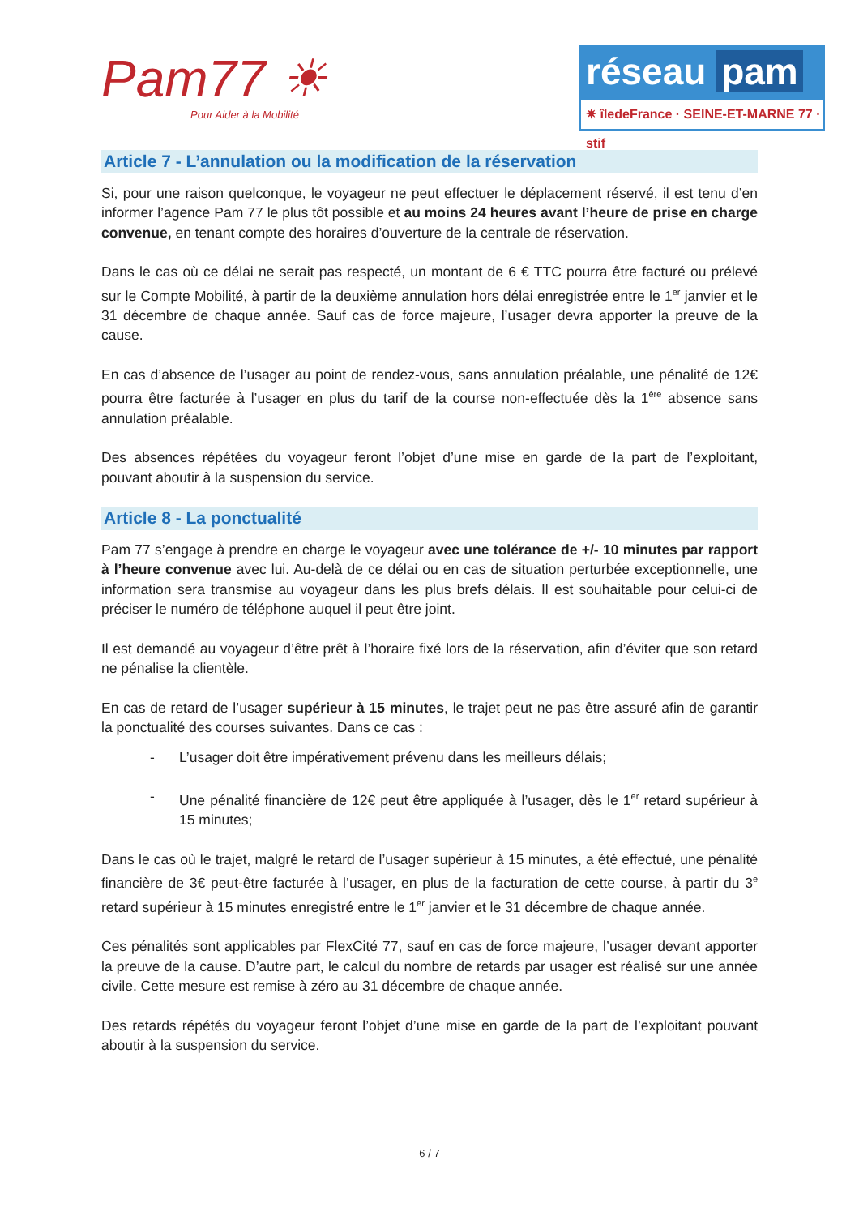Pam77 ☀
Pour Aider à la Mobilité
réseau pam
✷ îledeFrance · SEINE-ET-MARNE 77 · stif
Article 7 - L’annulation ou la modification de la réservation
Si, pour une raison quelconque, le voyageur ne peut effectuer le déplacement réservé, il est tenu d’en informer l’agence Pam 77 le plus tôt possible et au moins 24 heures avant l’heure de prise en charge convenue, en tenant compte des horaires d’ouverture de la centrale de réservation.
Dans le cas où ce délai ne serait pas respecté, un montant de 6 € TTC pourra être facturé ou prélevé sur le Compte Mobilité, à partir de la deuxième annulation hors délai enregistrée entre le 1<sup>er</sup> janvier et le 31 décembre de chaque année. Sauf cas de force majeure, l’usager devra apporter la preuve de la cause.
En cas d’absence de l’usager au point de rendez-vous, sans annulation préalable, une pénalité de 12€ pourra être facturée à l’usager en plus du tarif de la course non-effectuée dès la 1<sup>ère</sup> absence sans annulation préalable.
Des absences répétées du voyageur feront l’objet d’une mise en garde de la part de l’exploitant, pouvant aboutir à la suspension du service.
Article 8 - La ponctualité
Pam 77 s’engage à prendre en charge le voyageur avec une tolérance de +/- 10 minutes par rapport à l’heure convenue avec lui. Au-delà de ce délai ou en cas de situation perturbée exceptionnelle, une information sera transmise au voyageur dans les plus brefs délais. Il est souhaitable pour celui-ci de préciser le numéro de téléphone auquel il peut être joint.
Il est demandé au voyageur d’être prêt à l’horaire fixé lors de la réservation, afin d’éviter que son retard ne pénalise la clientèle.
En cas de retard de l’usager supérieur à 15 minutes, le trajet peut ne pas être assuré afin de garantir la ponctualité des courses suivantes. Dans ce cas :
- L’usager doit être impérativement prévenu dans les meilleurs délais;
- Une pénalité financière de 12€ peut être appliquée à l’usager, dès le 1<sup>er</sup> retard supérieur à 15 minutes;
Dans le cas où le trajet, malgré le retard de l’usager supérieur à 15 minutes, a été effectué, une pénalité financière de 3€ peut-être facturée à l’usager, en plus de la facturation de cette course, à partir du 3<sup>e</sup> retard supérieur à 15 minutes enregistré entre le 1<sup>er</sup> janvier et le 31 décembre de chaque année.
Ces pénalités sont applicables par FlexCité 77, sauf en cas de force majeure, l’usager devant apporter la preuve de la cause. D’autre part, le calcul du nombre de retards par usager est réalisé sur une année civile. Cette mesure est remise à zéro au 31 décembre de chaque année.
Des retards répétés du voyageur feront l’objet d’une mise en garde de la part de l’exploitant pouvant aboutir à la suspension du service.
6 / 7